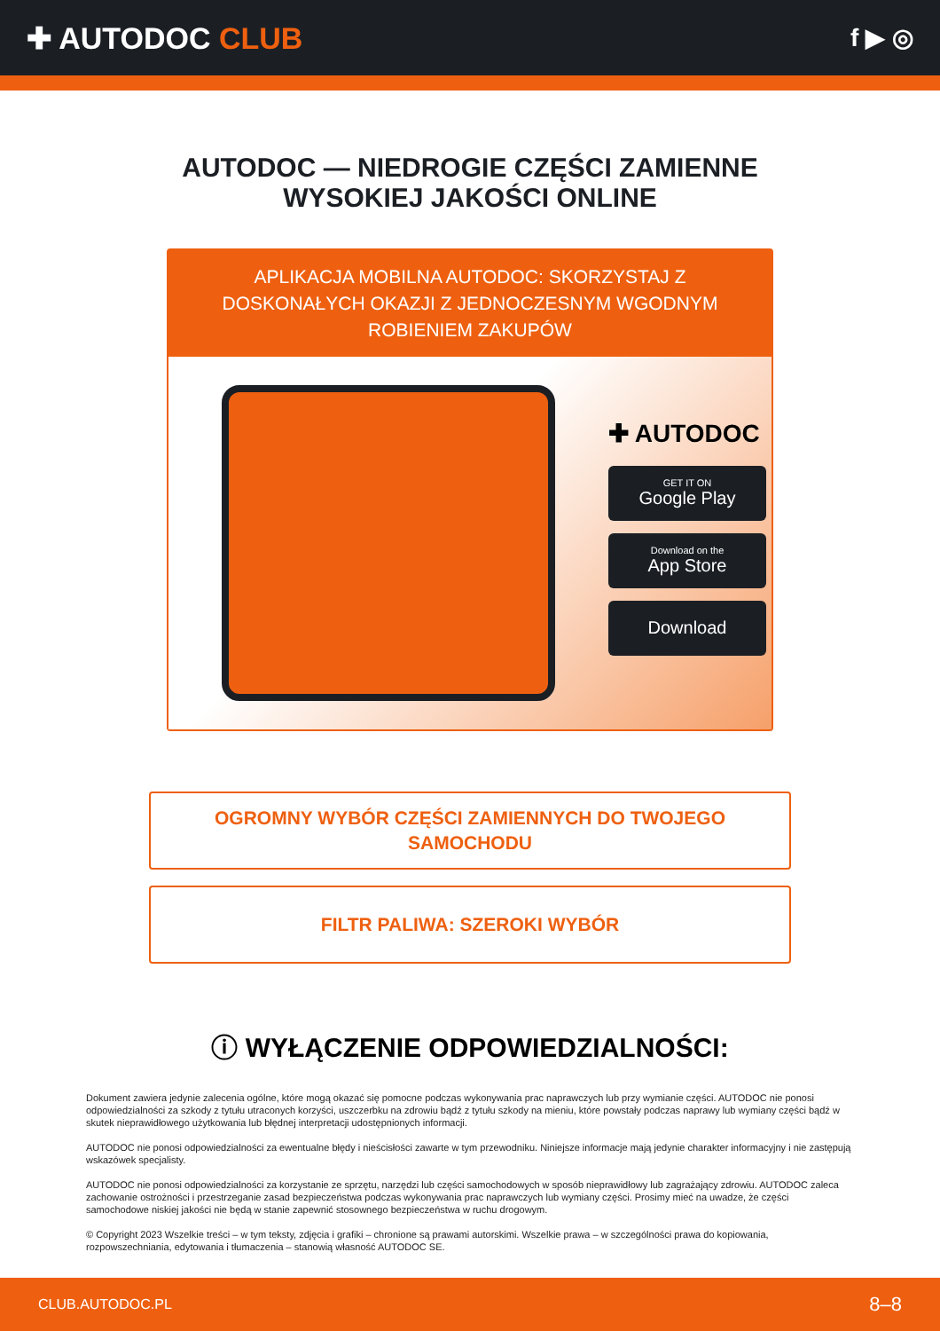✚ AUTODOC CLUB
f ▶ ◎
AUTODOC — NIEDROGIE CZĘŚCI ZAMIENNE
WYSOKIEJ JAKOŚCI ONLINE
APLIKACJA MOBILNA AUTODOC: SKORZYSTAJ Z DOSKONAŁYCH OKAZJI Z JEDNOCZESNYM WGODNYM ROBIENIEM ZAKUPÓW
✚ AUTODOC
GET IT ON
Google Play
Download on the
App Store
Download
OGROMNY WYBÓR CZĘŚCI ZAMIENNYCH DO TWOJEGO SAMOCHODU
FILTR PALIWA: SZEROKI WYBÓR
ⓘ WYŁĄCZENIE ODPOWIEDZIALNOŚCI:
Dokument zawiera jedynie zalecenia ogólne, które mogą okazać się pomocne podczas wykonywania prac naprawczych lub przy wymianie części. AUTODOC nie ponosi odpowiedzialności za szkody z tytułu utraconych korzyści, uszczerbku na zdrowiu bądź z tytułu szkody na mieniu, które powstały podczas naprawy lub wymiany części bądź w skutek nieprawidłowego użytkowania lub błędnej interpretacji udostępnionych informacji.
AUTODOC nie ponosi odpowiedzialności za ewentualne błędy i nieścisłości zawarte w tym przewodniku. Niniejsze informacje mają jedynie charakter informacyjny i nie zastępują wskazówek specjalisty.
AUTODOC nie ponosi odpowiedzialności za korzystanie ze sprzętu, narzędzi lub części samochodowych w sposób nieprawidłowy lub zagrażający zdrowiu. AUTODOC zaleca zachowanie ostrożności i przestrzeganie zasad bezpieczeństwa podczas wykonywania prac naprawczych lub wymiany części. Prosimy mieć na uwadze, że części samochodowe niskiej jakości nie będą w stanie zapewnić stosownego bezpieczeństwa w ruchu drogowym.
© Copyright 2023 Wszelkie treści – w tym teksty, zdjęcia i grafiki – chronione są prawami autorskimi. Wszelkie prawa – w szczególności prawa do kopiowania, rozpowszechniania, edytowania i tłumaczenia – stanowią własność AUTODOC SE.
CLUB.AUTODOC.PL 8–8